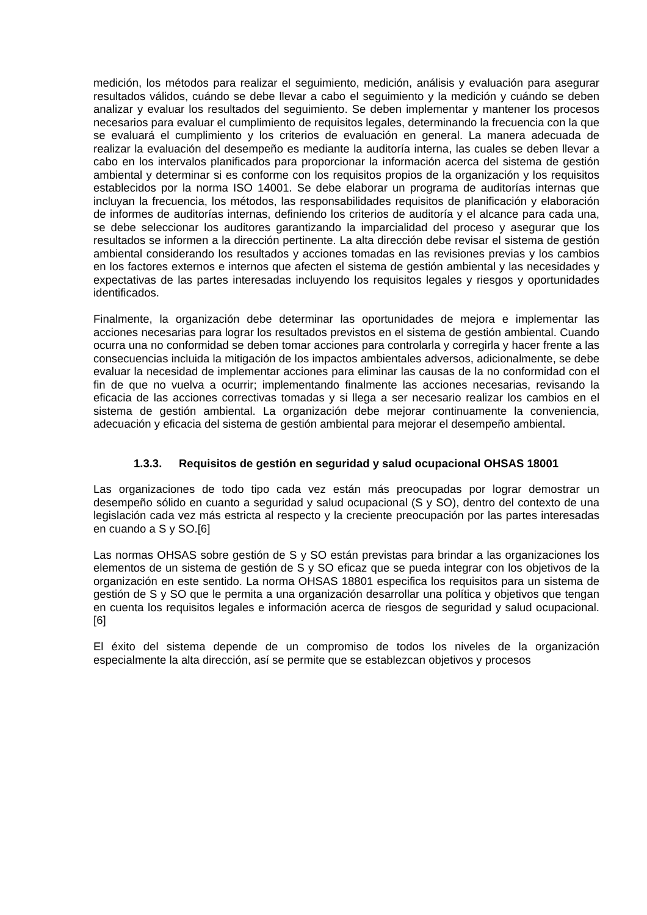medición, los métodos para realizar el seguimiento, medición, análisis y evaluación para asegurar resultados válidos, cuándo se debe llevar a cabo el seguimiento y la medición y cuándo se deben analizar y evaluar los resultados del seguimiento. Se deben implementar y mantener los procesos necesarios para evaluar el cumplimiento de requisitos legales, determinando la frecuencia con la que se evaluará el cumplimiento y los criterios de evaluación en general. La manera adecuada de realizar la evaluación del desempeño es mediante la auditoría interna, las cuales se deben llevar a cabo en los intervalos planificados para proporcionar la información acerca del sistema de gestión ambiental y determinar si es conforme con los requisitos propios de la organización y los requisitos establecidos por la norma ISO 14001. Se debe elaborar un programa de auditorías internas que incluyan la frecuencia, los métodos, las responsabilidades requisitos de planificación y elaboración de informes de auditorías internas, definiendo los criterios de auditoría y el alcance para cada una, se debe seleccionar los auditores garantizando la imparcialidad del proceso y asegurar que los resultados se informen a la dirección pertinente. La alta dirección debe revisar el sistema de gestión ambiental considerando los resultados y acciones tomadas en las revisiones previas y los cambios en los factores externos e internos que afecten el sistema de gestión ambiental y las necesidades y expectativas de las partes interesadas incluyendo los requisitos legales y riesgos y oportunidades identificados.
Finalmente, la organización debe determinar las oportunidades de mejora e implementar las acciones necesarias para lograr los resultados previstos en el sistema de gestión ambiental. Cuando ocurra una no conformidad se deben tomar acciones para controlarla y corregirla y hacer frente a las consecuencias incluida la mitigación de los impactos ambientales adversos, adicionalmente, se debe evaluar la necesidad de implementar acciones para eliminar las causas de la no conformidad con el fin de que no vuelva a ocurrir; implementando finalmente las acciones necesarias, revisando la eficacia de las acciones correctivas tomadas y si llega a ser necesario realizar los cambios en el sistema de gestión ambiental. La organización debe mejorar continuamente la conveniencia, adecuación y eficacia del sistema de gestión ambiental para mejorar el desempeño ambiental.
1.3.3. Requisitos de gestión en seguridad y salud ocupacional OHSAS 18001
Las organizaciones de todo tipo cada vez están más preocupadas por lograr demostrar un desempeño sólido en cuanto a seguridad y salud ocupacional (S y SO), dentro del contexto de una legislación cada vez más estricta al respecto y la creciente preocupación por las partes interesadas en cuando a S y SO.[6]
Las normas OHSAS sobre gestión de S y SO están previstas para brindar a las organizaciones los elementos de un sistema de gestión de S y SO eficaz que se pueda integrar con los objetivos de la organización en este sentido. La norma OHSAS 18801 especifica los requisitos para un sistema de gestión de S y SO que le permita a una organización desarrollar una política y objetivos que tengan en cuenta los requisitos legales e información acerca de riesgos de seguridad y salud ocupacional. [6]
El éxito del sistema depende de un compromiso de todos los niveles de la organización especialmente la alta dirección, así se permite que se establezcan objetivos y procesos